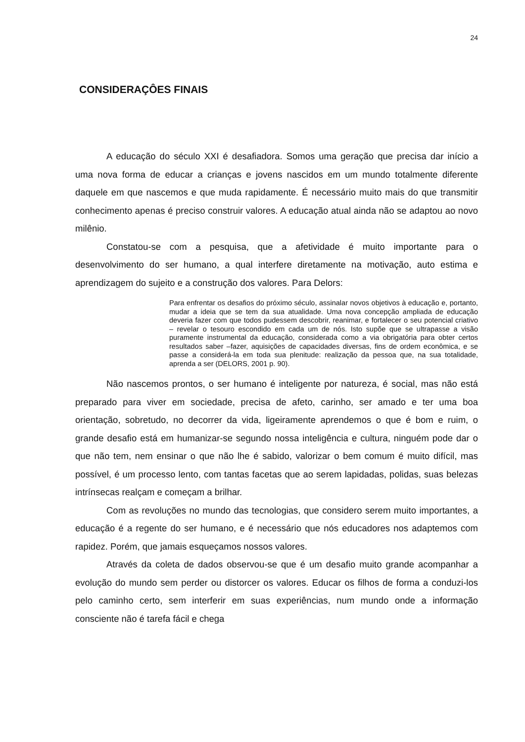24
CONSIDERAÇÔES FINAIS
A educação do século XXI é desafiadora. Somos uma geração que precisa dar início a uma nova forma de educar a crianças e jovens nascidos em um mundo totalmente diferente daquele em que nascemos e que muda rapidamente. É necessário muito mais do que transmitir conhecimento apenas é preciso construir valores. A educação atual ainda não se adaptou ao novo milênio.
Constatou-se com a pesquisa, que a afetividade é muito importante para o desenvolvimento do ser humano, a qual interfere diretamente na motivação, auto estima e aprendizagem do sujeito e a construção dos valores. Para Delors:
Para enfrentar os desafios do próximo século, assinalar novos objetivos à educação e, portanto, mudar a ideia que se tem da sua atualidade. Uma nova concepção ampliada de educação deveria fazer com que todos pudessem descobrir, reanimar, e fortalecer o seu potencial criativo – revelar o tesouro escondido em cada um de nós. Isto supõe que se ultrapasse a visão puramente instrumental da educação, considerada como a via obrigatória para obter certos resultados saber –fazer, aquisições de capacidades diversas, fins de ordem econômica, e se passe a considerá-la em toda sua plenitude: realização da pessoa que, na sua totalidade, aprenda a ser (DELORS, 2001 p. 90).
Não nascemos prontos, o ser humano é inteligente por natureza, é social, mas não está preparado para viver em sociedade, precisa de afeto, carinho, ser amado e ter uma boa orientação, sobretudo, no decorrer da vida, ligeiramente aprendemos o que é bom e ruim, o grande desafio está em humanizar-se segundo nossa inteligência e cultura, ninguém pode dar o que não tem, nem ensinar o que não lhe é sabido, valorizar o bem comum é muito difícil, mas possível, é um processo lento, com tantas facetas que ao serem lapidadas, polidas, suas belezas intrínsecas realçam e começam a brilhar.
Com as revoluções no mundo das tecnologias, que considero serem muito importantes, a educação é a regente do ser humano, e é necessário que nós educadores nos adaptemos com rapidez. Porém, que jamais esqueçamos nossos valores.
Através da coleta de dados observou-se que é um desafio muito grande acompanhar a evolução do mundo sem perder ou distorcer os valores. Educar os filhos de forma a conduzi-los pelo caminho certo, sem interferir em suas experiências, num mundo onde a informação consciente não é tarefa fácil e chega